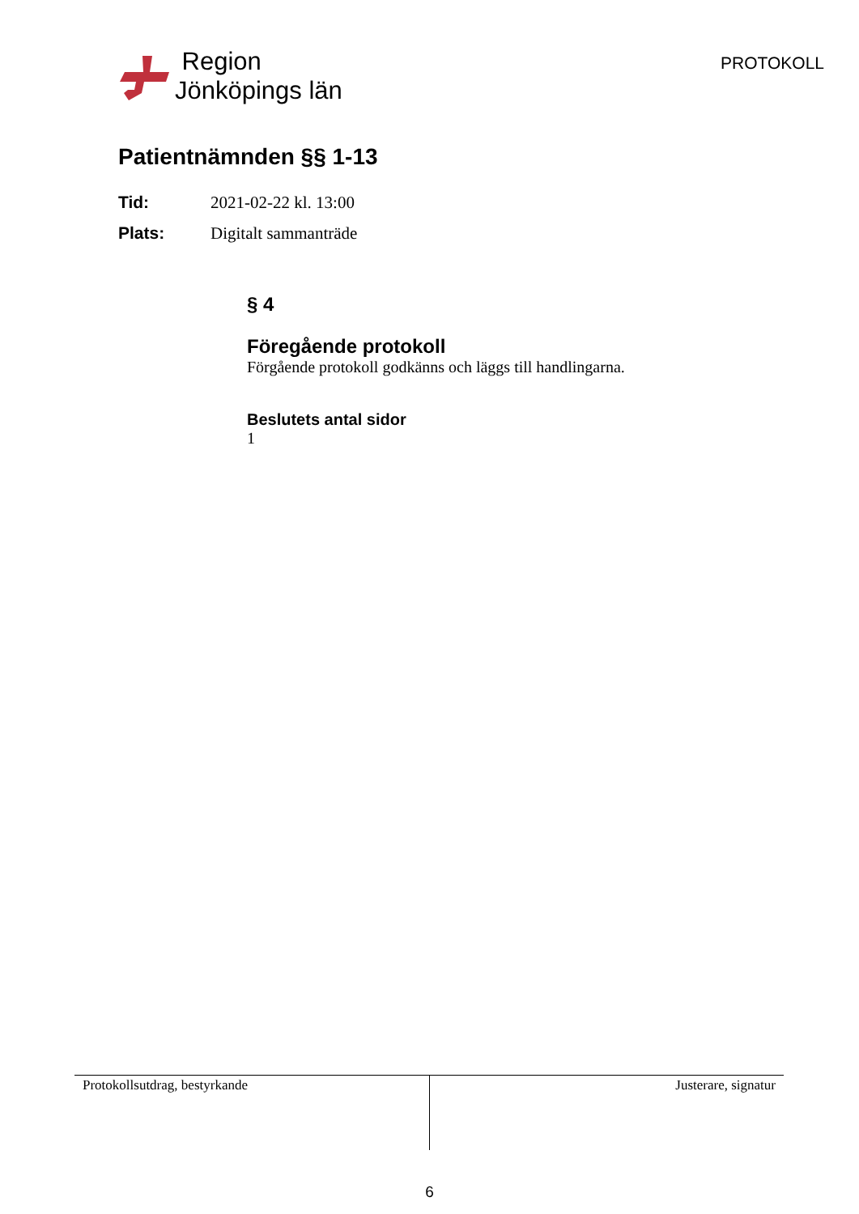Region
Jönköpings län
PROTOKOLL
Patientnämnden §§ 1-13
Tid: 2021-02-22 kl. 13:00
Plats: Digitalt sammanträde
§ 4
Föregående protokoll
Förgående protokoll godkänns och läggs till handlingarna.
Beslutets antal sidor
1
Protokollsutdrag, bestyrkande Justerare, signatur
6